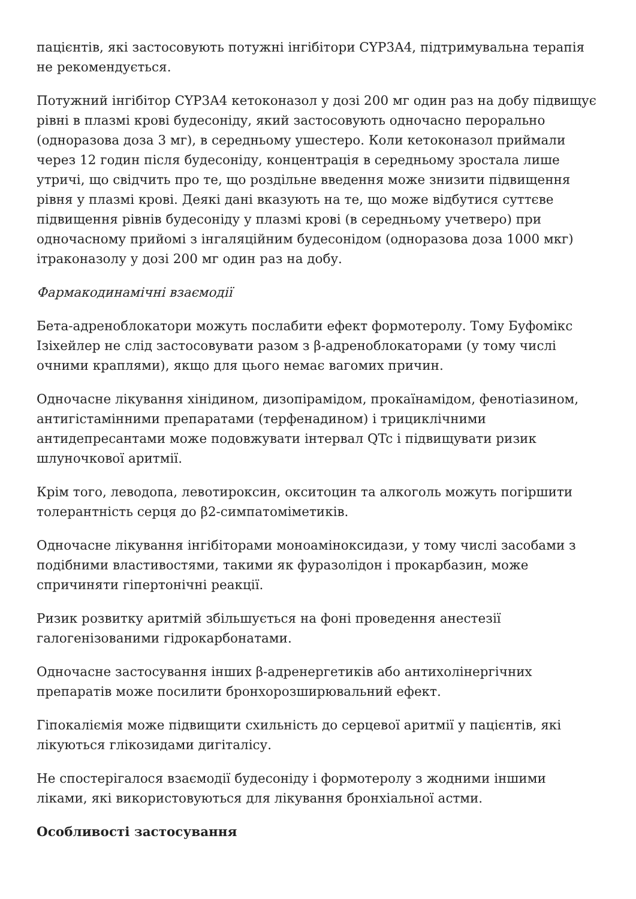пацієнтів, які застосовують потужні інгібітори CYP3A4, підтримувальна терапія не рекомендується.
Потужний інгібітор CYP3A4 кетоконазол у дозі 200 мг один раз на добу підвищує рівні в плазмі крові будесоніду, який застосовують одночасно перорально (одноразова доза 3 мг), в середньому ушестеро. Коли кетоконазол приймали через 12 годин після будесоніду, концентрація в середньому зростала лише утричі, що свідчить про те, що роздільне введення може знизити підвищення рівня у плазмі крові. Деякі дані вказують на те, що може відбутися суттєве підвищення рівнів будесоніду у плазмі крові (в середньому учетверо) при одночасному прийомі з інгаляційним будесонідом (одноразова доза 1000 мкг) ітраконазолу у дозі 200 мг один раз на добу.
Фармакодинамічні взаємодії
Бета-адреноблокатори можуть послабити ефект формотеролу. Тому Буфомікс Ізіхейлер не слід застосовувати разом з β-адреноблокаторами (у тому числі очними краплями), якщо для цього немає вагомих причин.
Одночасне лікування хінідином, дизопірамідом, прокаїнамідом, фенотіазином, антигістамінними препаратами (терфенадином) і трициклічними антидепресантами може подовжувати інтервал QTc і підвищувати ризик шлуночкової аритмії.
Крім того, леводопа, левотироксин, окситоцин та алкоголь можуть погіршити толерантність серця до β2-симпатоміметиків.
Одночасне лікування інгібіторами моноаміноксидази, у тому числі засобами з подібними властивостями, такими як фуразолідон і прокарбазин, може спричиняти гіпертонічні реакції.
Ризик розвитку аритмій збільшується на фоні проведення анестезії галогенізованими гідрокарбонатами.
Одночасне застосування інших β-адренергетиків або антихолінергічних препаратів може посилити бронхорозширювальний ефект.
Гіпокаліємія може підвищити схильність до серцевої аритмії у пацієнтів, які лікуються глікозидами дигіталісу.
Не спостерігалося взаємодії будесоніду і формотеролу з жодними іншими ліками, які використовуються для лікування бронхіальної астми.
Особливості застосування